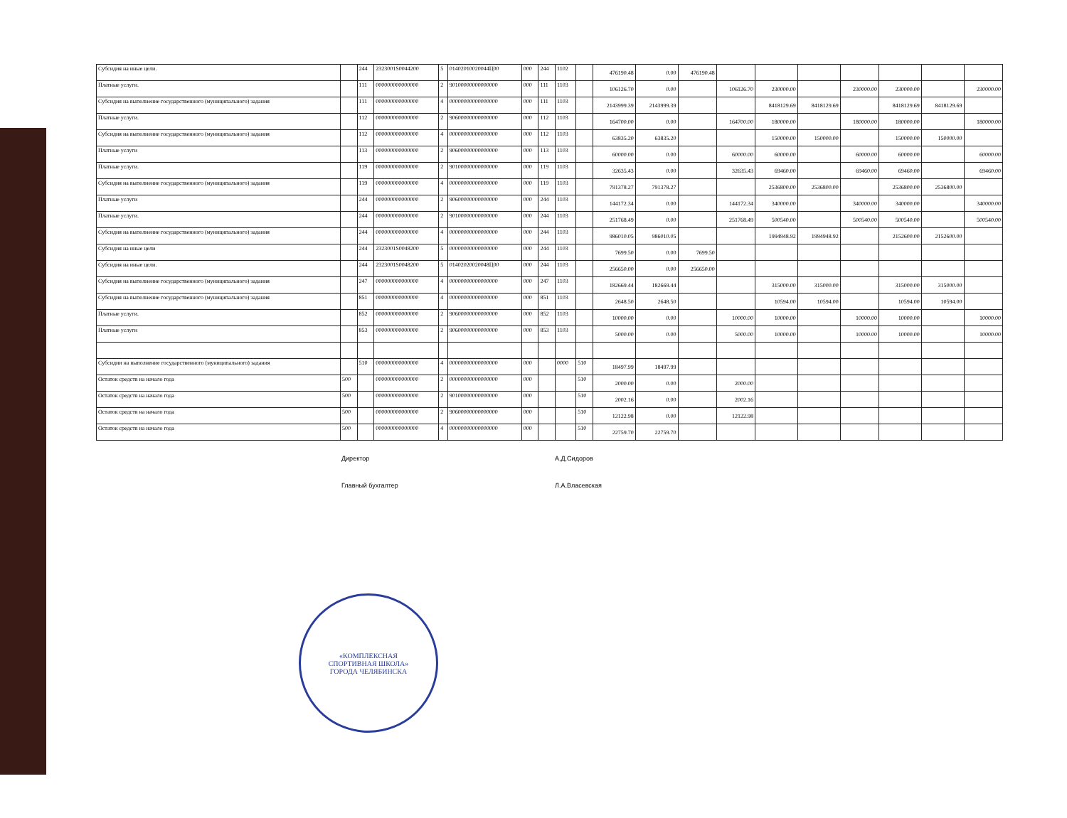| Субсидия на иные цели. | | 244 | 2323001S0044200 | 5 | 01402010020044Ц00 | 000 | 244 | 1102 | | 476190.48 | 0.00 | 476190.48 | | | | | | | |
| Платные услуги. | | 111 | 000000000000000 | 2 | 90100000000000000 | 000 | 111 | 1103 | | 106126.70 | 0.00 | | 106126.70 | 230000.00 | | 230000.00 | 230000.00 | | 230000.00 |
| Субсидия на выполнение государственного (муниципального) задания | | 111 | 000000000000000 | 4 | 00000000000000000 | 000 | 111 | 1103 | | 2143999.39 | 2143999.39 | | | 8418129.69 | 8418129.69 | | 8418129.69 | 8418129.69 | |
| Платные услуги. | | 112 | 000000000000000 | 2 | 90600000000000000 | 000 | 112 | 1103 | | 164700.00 | 0.00 | | 164700.00 | 180000.00 | | 180000.00 | 180000.00 | | 180000.00 |
| Субсидия на выполнение государственного (муниципального) задания | | 112 | 000000000000000 | 4 | 00000000000000000 | 000 | 112 | 1103 | | 63835.20 | 63835.20 | | | 150000.00 | 150000.00 | | 150000.00 | 150000.00 | |
| Платные услуги | | 113 | 000000000000000 | 2 | 90600000000000000 | 000 | 113 | 1103 | | 60000.00 | 0.00 | | 60000.00 | 60000.00 | | 60000.00 | 60000.00 | | 60000.00 |
| Платные услуги. | | 119 | 000000000000000 | 2 | 90100000000000000 | 000 | 119 | 1103 | | 32635.43 | 0.00 | | 32635.43 | 69460.00 | | 69460.00 | 69460.00 | | 69460.00 |
| Субсидия на выполнение государственного (муниципального) задания | | 119 | 000000000000000 | 4 | 00000000000000000 | 000 | 119 | 1103 | | 791378.27 | 791378.27 | | | 2536800.00 | 2536800.00 | | 2536800.00 | 2536800.00 | |
| Платные услуги | | 244 | 000000000000000 | 2 | 90600000000000000 | 000 | 244 | 1103 | | 144172.34 | 0.00 | | 144172.34 | 340000.00 | | 340000.00 | 340000.00 | | 340000.00 |
| Платные услуги. | | 244 | 000000000000000 | 2 | 90100000000000000 | 000 | 244 | 1103 | | 251768.49 | 0.00 | | 251768.49 | 500540.00 | | 500540.00 | 500540.00 | | 500540.00 |
| Субсидия на выполнение государственного (муниципального) задания | | 244 | 000000000000000 | 4 | 00000000000000000 | 000 | 244 | 1103 | | 986010.05 | 986010.05 | | | 1994948.92 | 1994948.92 | | 2152600.00 | 2152600.00 | |
| Субсидия на иные цели | | 244 | 2323001S0048200 | 5 | 00000000000000000 | 000 | 244 | 1103 | | 7699.50 | 0.00 | 7699.50 | | | | | | | |
| Субсидия на иные цели. | | 244 | 2323001S0048200 | 5 | 01402020020048Ц00 | 000 | 244 | 1103 | | 256650.00 | 0.00 | 256650.00 | | | | | | | |
| Субсидия на выполнение государственного (муниципального) задания | | 247 | 000000000000000 | 4 | 00000000000000000 | 000 | 247 | 1103 | | 182669.44 | 182669.44 | | | 315000.00 | 315000.00 | | 315000.00 | 315000.00 | |
| Субсидия на выполнение государственного (муниципального) задания | | 851 | 000000000000000 | 4 | 00000000000000000 | 000 | 851 | 1103 | | 2648.50 | 2648.50 | | | 10594.00 | 10594.00 | | 10594.00 | 10594.00 | |
| Платные услуги. | | 852 | 000000000000000 | 2 | 90600000000000000 | 000 | 852 | 1103 | | 10000.00 | 0.00 | | 10000.00 | 10000.00 | | 10000.00 | 10000.00 | | 10000.00 |
| Платные услуги | | 853 | 000000000000000 | 2 | 90600000000000000 | 000 | 853 | 1103 | | 5000.00 | 0.00 | | 5000.00 | 10000.00 | | 10000.00 | 10000.00 | | 10000.00 |
| Субсидии на выполнение государственного (муниципального) задания | | 510 | 000000000000000 | 4 | 00000000000000000 | 000 | | 0000 | 510 | 18497.99 | 18497.99 | | | | | | | | |
| Остаток средств на начало года | 500 | | 000000000000000 | 2 | 00000000000000000 | 000 | | | 510 | 2000.00 | 0.00 | | 2000.00 | | | | | | |
| Остаток средств на начало года | 500 | | 000000000000000 | 2 | 90100000000000000 | 000 | | | 510 | 2002.16 | 0.00 | | 2002.16 | | | | | | |
| Остаток средств на начало года | 500 | | 000000000000000 | 2 | 90600000000000000 | 000 | | | 510 | 12122.98 | 0.00 | | 12122.98 | | | | | | |
| Остаток средств на начало года | 500 | | 000000000000000 | 4 | 00000000000000000 | 000 | | | 510 | 22759.70 | 22759.70 | | | | | | | | |
Директор А.Д.Сидоров
Главный бухгалтер Л.А.Власевская
«КОМПЛЕКСНАЯ
СПОРТИВНАЯ ШКОЛА»
ГОРОДА ЧЕЛЯБИНСКА